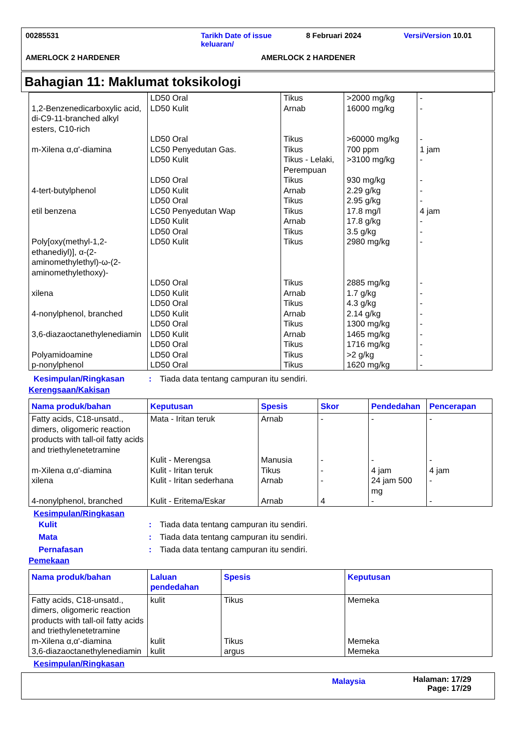00285531 Tarikh Date of issue keluaran/
8 Februari 2024 Versi/Version 10.01
AMERLOCK 2 HARDENER AMERLOCK 2 HARDENER
Bahagian 11: Maklumat toksikologi
| 1,2-Benzenedicarboxylic acid, di-C9-11-branched alkyl esters, C10-rich | LD50 Oral LD50 Kulit | Tikus Arnab | >2000 mg/kg 16000 mg/kg | - - |
| m-Xilena α,α'-diamina | LD50 Oral LC50 Penyedutan Gas. LD50 Kulit | Tikus Tikus Tikus - Lelaki, Perempuan | >60000 mg/kg 700 ppm >3100 mg/kg | - 1 jam - |
| 4-tert-butylphenol | LD50 Oral LD50 Kulit | Tikus Arnab | 930 mg/kg 2.29 g/kg | - - |
| etil benzena | LD50 Oral LC50 Penyedutan Wap LD50 Kulit | Tikus Tikus Arnab | 2.95 g/kg 17.8 mg/l 17.8 g/kg | - 4 jam - |
| Poly[oxy(methyl-1,2-ethanediyl)], α-(2-aminomethylethyl)-ω-(2-aminomethylethoxy)- | LD50 Oral LD50 Kulit | Tikus Tikus | 3.5 g/kg 2980 mg/kg | - - |
| xilena | LD50 Oral LD50 Kulit | Tikus Arnab | 2885 mg/kg 1.7 g/kg | - - |
| 4-nonylphenol, branched | LD50 Oral LD50 Kulit | Tikus Arnab | 4.3 g/kg 2.14 g/kg | - - |
| 3,6-diazaoctanethylenediamin | LD50 Oral LD50 Kulit LD50 Oral | Tikus Arnab Tikus | 1300 mg/kg 1465 mg/kg 1716 mg/kg | - - - |
| Polyamidoamine | LD50 Oral | Tikus | >2 g/kg | - |
| p-nonylphenol | LD50 Oral | Tikus | 1620 mg/kg | - |
Kesimpulan/Ringkasan : Tiada data tentang campuran itu sendiri.
Kerengsaan/Kakisan
| Nama produk/bahan | Keputusan | Spesis | Skor | Pendedahan | Pencerapan |
| --- | --- | --- | --- | --- | --- |
| Fatty acids, C18-unsatd., dimers, oligomeric reaction products with tall-oil fatty acids and triethylenetetramine | Mata - Iritan teruk | Arnab | - | - | - |
| m-Xilena α,α'-diamina | Kulit - Merengsa Kulit - Iritan teruk | Manusia Tikus | - - | - 4 jam | - 4 jam |
| xilena | Kulit - Iritan sederhana | Arnab | - | 24 jam 500 mg | - |
| 4-nonylphenol, branched | Kulit - Eritema/Eskar | Arnab | 4 | - | - |
Kesimpulan/Ringkasan
Kulit : Tiada data tentang campuran itu sendiri.
Mata : Tiada data tentang campuran itu sendiri.
Pernafasan : Tiada data tentang campuran itu sendiri.
Pemekaan
| Nama produk/bahan | Laluan pendedahan | Spesis | Keputusan |
| --- | --- | --- | --- |
| Fatty acids, C18-unsatd., dimers, oligomeric reaction products with tall-oil fatty acids and triethylenetetramine | kulit | Tikus | Memeka |
| m-Xilena α,α'-diamina | kulit | Tikus | Memeka |
| 3,6-diazaoctanethylenediamin | kulit | argus | Memeka |
Kesimpulan/Ringkasan
Malaysia
Halaman: 17/29
Page: 17/29